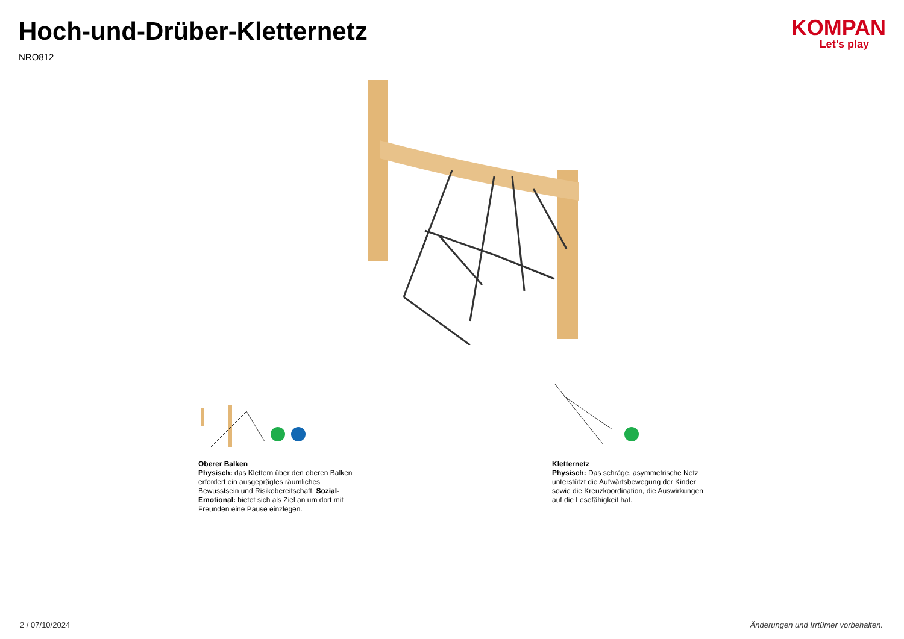Hoch-und-Drüber-Kletternetz
NRO812
KOMPAN
Let’s play
Oberer Balken
Physisch: das Klettern über den oberen Balken erfordert ein ausgeprägtes räumliches Bewusstsein und Risikobereitschaft. Sozial-Emotional: bietet sich als Ziel an um dort mit Freunden eine Pause einzlegen.
Kletternetz
Physisch: Das schräge, asymmetrische Netz unterstützt die Aufwärtsbewegung der Kinder sowie die Kreuzkoordination, die Auswirkungen auf die Lesefähigkeit hat.
2 / 07/10/2024 Änderungen und Irrtümer vorbehalten.